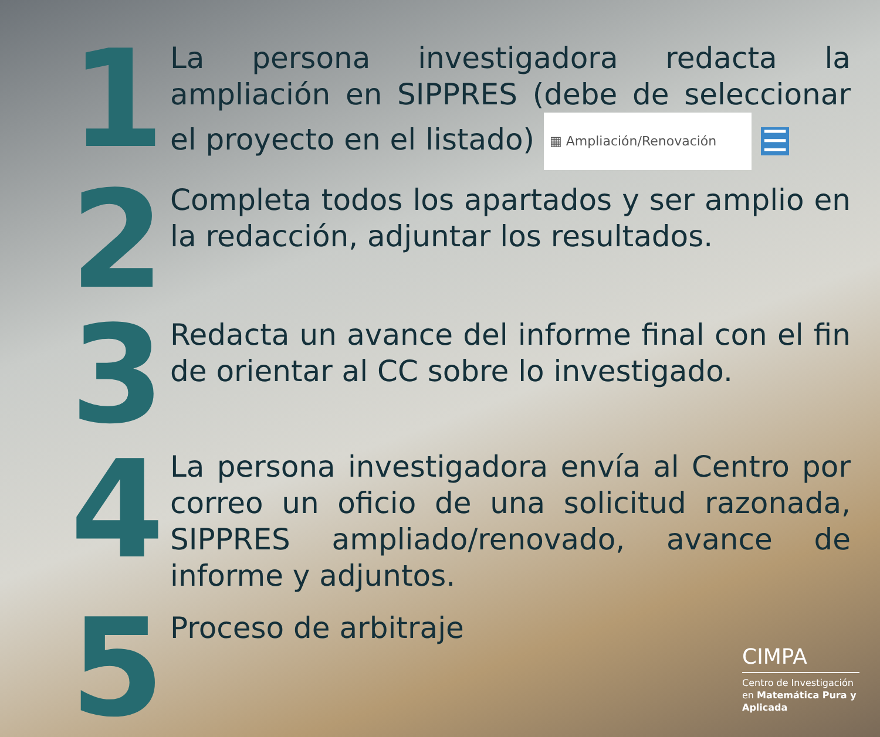1
La persona investigadora redacta la ampliación en SIPPRES (debe de seleccionar el proyecto en el listado) ▦ Ampliación/Renovación ☰
2
Completa todos los apartados y ser amplio en la redacción, adjuntar los resultados.
3
Redacta un avance del informe final con el fin de orientar al CC sobre lo investigado.
4
La persona investigadora envía al Centro por correo un oficio de una solicitud razonada, SIPPRES ampliado/renovado, avance de informe y adjuntos.
5
Proceso de arbitraje
CIMPA
Centro de Investigación en Matemática Pura y Aplicada